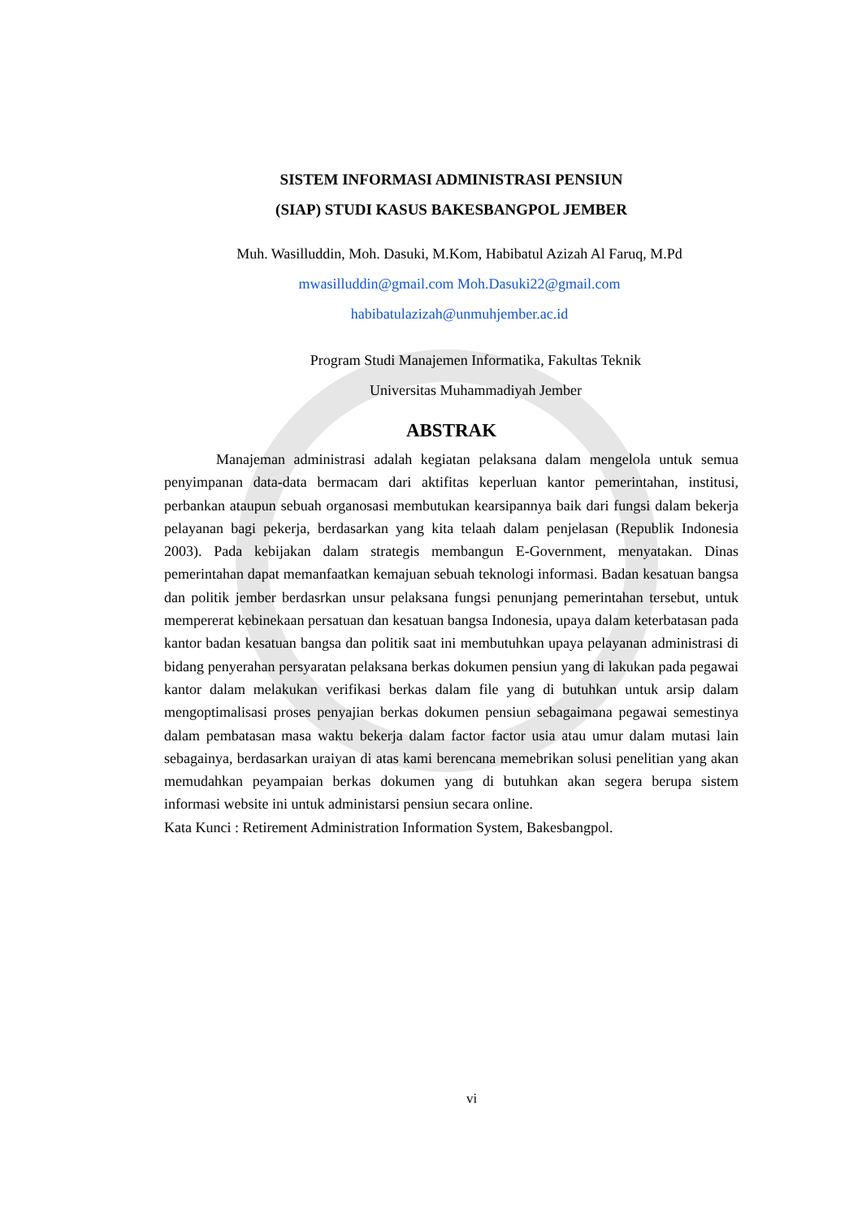SISTEM INFORMASI ADMINISTRASI PENSIUN
(SIAP) STUDI KASUS BAKESBANGPOL JEMBER
Muh. Wasilluddin, Moh. Dasuki, M.Kom, Habibatul Azizah Al Faruq, M.Pd
mwasilluddin@gmail.com Moh.Dasuki22@gmail.com
habibatulazizah@unmuhjember.ac.id
Program Studi Manajemen Informatika, Fakultas Teknik
Universitas Muhammadiyah Jember
ABSTRAK
Manajeman administrasi adalah kegiatan pelaksana dalam mengelola untuk semua penyimpanan data-data bermacam dari aktifitas keperluan kantor pemerintahan, institusi, perbankan ataupun sebuah organosasi membutukan kearsipannya baik dari fungsi dalam bekerja pelayanan bagi pekerja, berdasarkan yang kita telaah dalam penjelasan (Republik Indonesia 2003). Pada kebijakan dalam strategis membangun E-Government, menyatakan. Dinas pemerintahan dapat memanfaatkan kemajuan sebuah teknologi informasi. Badan kesatuan bangsa dan politik jember berdasrkan unsur pelaksana fungsi penunjang pemerintahan tersebut, untuk mempererat kebinekaan persatuan dan kesatuan bangsa Indonesia, upaya dalam keterbatasan pada kantor badan kesatuan bangsa dan politik saat ini membutuhkan upaya pelayanan administrasi di bidang penyerahan persyaratan pelaksana berkas dokumen pensiun yang di lakukan pada pegawai kantor dalam melakukan verifikasi berkas dalam file yang di butuhkan untuk arsip dalam mengoptimalisasi proses penyajian berkas dokumen pensiun sebagaimana pegawai semestinya dalam pembatasan masa waktu bekerja dalam factor factor usia atau umur dalam mutasi lain sebagainya, berdasarkan uraiyan di atas kami berencana memebrikan solusi penelitian yang akan memudahkan peyampaian berkas dokumen yang di butuhkan akan segera berupa sistem informasi website ini untuk administarsi pensiun secara online.
Kata Kunci : Retirement Administration Information System, Bakesbangpol.
vi